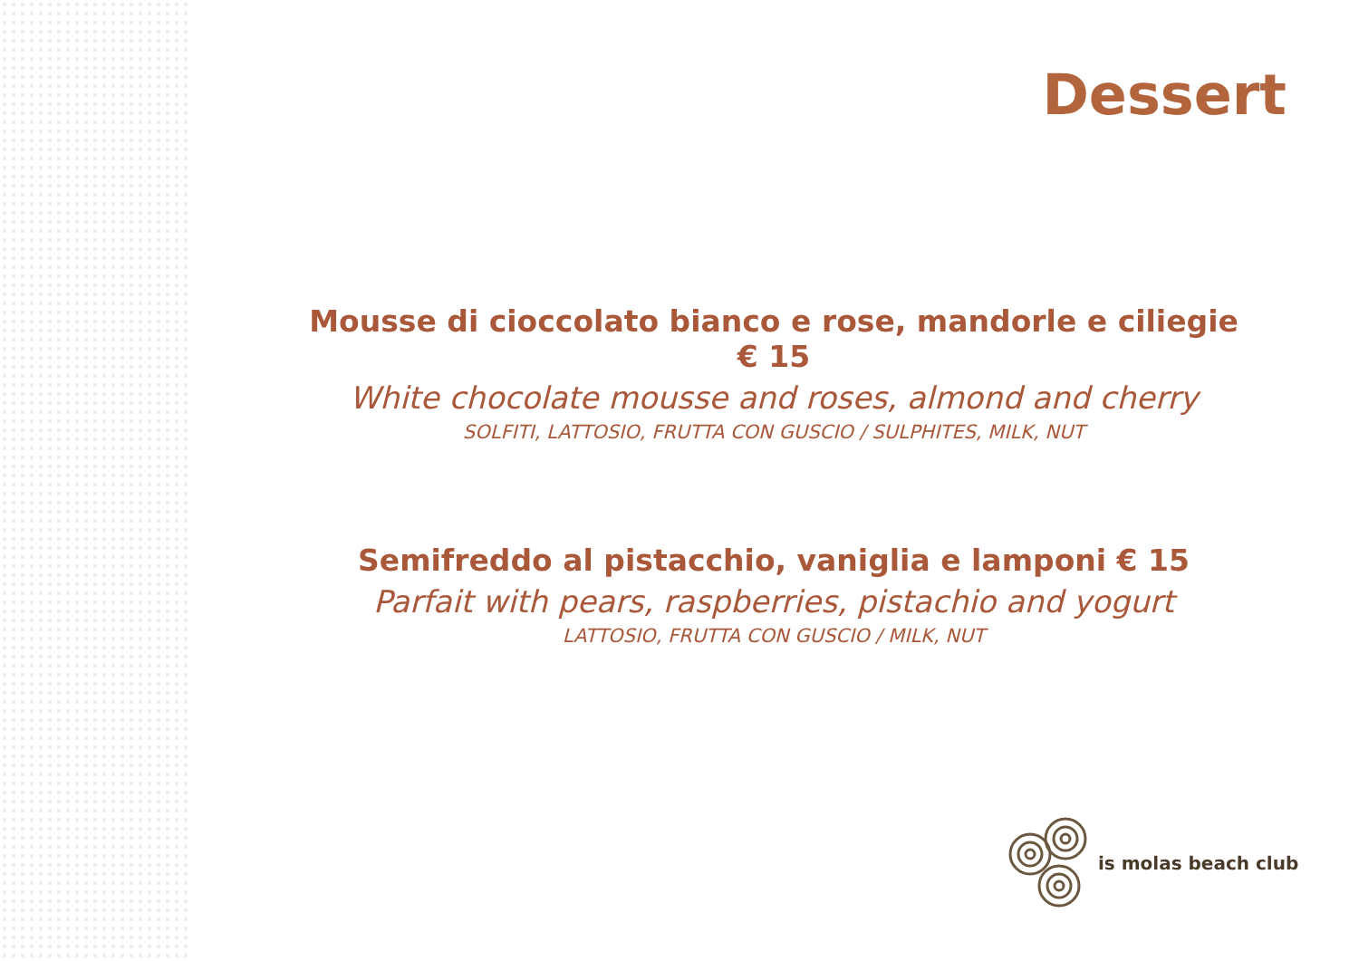Dessert
Mousse di cioccolato bianco e rose, mandorle e ciliegie € 15
White chocolate mousse and roses, almond and cherry
SOLFITI, LATTOSIO, FRUTTA CON GUSCIO / SULPHITES, MILK, NUT
Semifreddo al pistacchio, vaniglia e lamponi € 15
Parfait with pears, raspberries, pistachio and yogurt
LATTOSIO, FRUTTA CON GUSCIO / MILK, NUT
is molas beach club